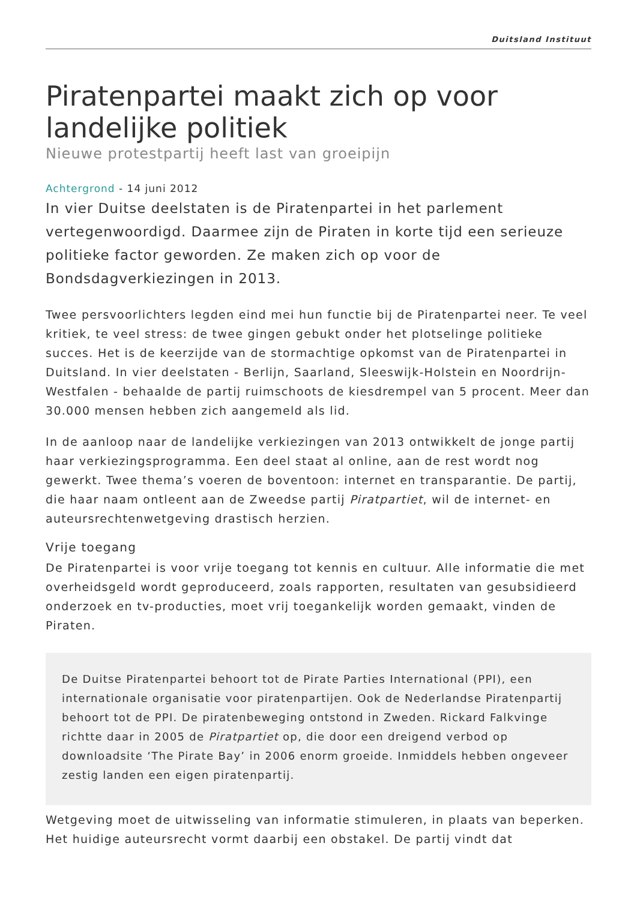Duitsland Instituut
Piratenpartei maakt zich op voor landelijke politiek
Nieuwe protestpartij heeft last van groeipijn
Achtergrond - 14 juni 2012
In vier Duitse deelstaten is de Piratenpartei in het parlement vertegenwoordigd. Daarmee zijn de Piraten in korte tijd een serieuze politieke factor geworden. Ze maken zich op voor de Bondsdagverkiezingen in 2013.
Twee persvoorlichters legden eind mei hun functie bij de Piratenpartei neer. Te veel kritiek, te veel stress: de twee gingen gebukt onder het plotselinge politieke succes. Het is de keerzijde van de stormachtige opkomst van de Piratenpartei in Duitsland. In vier deelstaten - Berlijn, Saarland, Sleeswijk-Holstein en Noordrijn-Westfalen - behaalde de partij ruimschoots de kiesdrempel van 5 procent. Meer dan 30.000 mensen hebben zich aangemeld als lid.
In de aanloop naar de landelijke verkiezingen van 2013 ontwikkelt de jonge partij haar verkiezingsprogramma. Een deel staat al online, aan de rest wordt nog gewerkt. Twee thema’s voeren de boventoon: internet en transparantie. De partij, die haar naam ontleent aan de Zweedse partij Piratpartiet, wil de internet- en auteursrechtenwetgeving drastisch herzien.
Vrije toegang
De Piratenpartei is voor vrije toegang tot kennis en cultuur. Alle informatie die met overheidsgeld wordt geproduceerd, zoals rapporten, resultaten van gesubsidieerd onderzoek en tv-producties, moet vrij toegankelijk worden gemaakt, vinden de Piraten.
De Duitse Piratenpartei behoort tot de Pirate Parties International (PPI), een internationale organisatie voor piratenpartijen. Ook de Nederlandse Piratenpartij behoort tot de PPI. De piratenbeweging ontstond in Zweden. Rickard Falkvinge richtte daar in 2005 de Piratpartiet op, die door een dreigend verbod op downloadsite ‘The Pirate Bay’ in 2006 enorm groeide. Inmiddels hebben ongeveer zestig landen een eigen piratenpartij.
Wetgeving moet de uitwisseling van informatie stimuleren, in plaats van beperken. Het huidige auteursrecht vormt daarbij een obstakel. De partij vindt dat